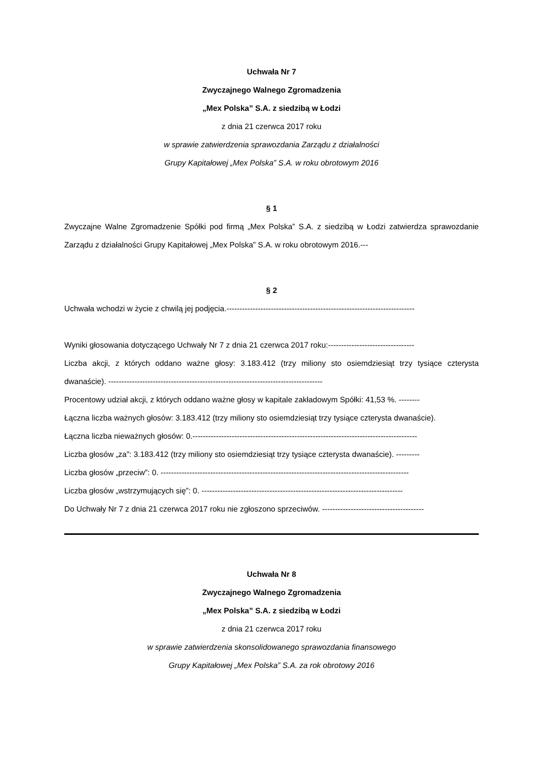Uchwała Nr 7
Zwyczajnego Walnego Zgromadzenia
„Mex Polska” S.A. z siedzibą w Łodzi
z dnia 21 czerwca 2017 roku
w sprawie zatwierdzenia sprawozdania Zarządu z działalności
Grupy Kapitałowej „Mex Polska” S.A. w roku obrotowym 2016
§ 1
Zwyczajne Walne Zgromadzenie Spółki pod firmą „Mex Polska” S.A. z siedzibą w Łodzi zatwierdza sprawozdanie Zarządu z działalności Grupy Kapitałowej „Mex Polska” S.A. w roku obrotowym 2016.---
§ 2
Uchwała wchodzi w życie z chwilą jej podjęcia.------------------------------------------------------------------------
Wyniki głosowania dotyczącego Uchwały Nr 7 z dnia 21 czerwca 2017 roku:---------------------------------
Liczba akcji, z których oddano ważne głosy: 3.183.412 (trzy miliony sto osiemdziesiąt trzy tysiące czterysta dwanaście). ----------------------------------------------------------------------------------
Procentowy udział akcji, z których oddano ważne głosy w kapitale zakładowym Spółki: 41,53 %. --------
Łączna liczba ważnych głosów: 3.183.412 (trzy miliony sto osiemdziesiąt trzy tysiące czterysta dwanaście).
Łączna liczba nieważnych głosów: 0.--------------------------------------------------------------------------------------
Liczba głosów „za”: 3.183.412 (trzy miliony sto osiemdziesiąt trzy tysiące czterysta dwanaście). ---------
Liczba głosów „przeciw”: 0. -----------------------------------------------------------------------------------------------
Liczba głosów „wstrzymujących się”: 0. -----------------------------------------------------------------------------
Do Uchwały Nr 7 z dnia 21 czerwca 2017 roku nie zgłoszono sprzeciwów. ---------------------------------------
Uchwała Nr 8
Zwyczajnego Walnego Zgromadzenia
„Mex Polska” S.A. z siedzibą w Łodzi
z dnia 21 czerwca 2017 roku
w sprawie zatwierdzenia skonsolidowanego sprawozdania finansowego
Grupy Kapitałowej „Mex Polska” S.A. za rok obrotowy 2016